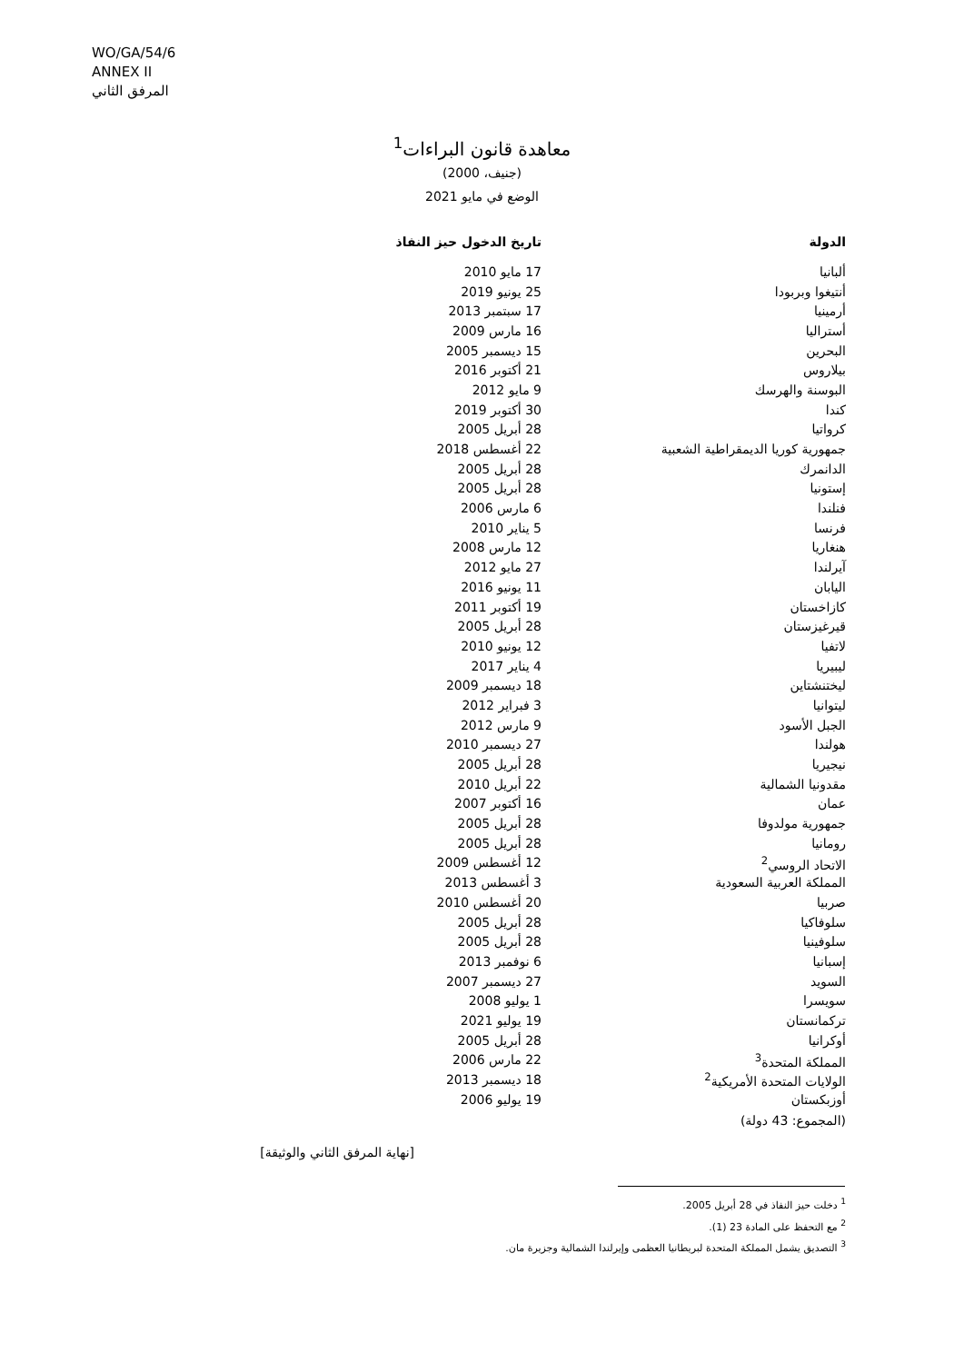WO/GA/54/6
ANNEX II
المرفق الثاني
معاهدة قانون البراءات<sup>1</sup>
(جنيف، 2000)
الوضع في مايو 2021
| الدولة | تاريخ الدخول حيز النفاذ |
| --- | --- |
| ألبانيا | 17 مايو 2010 |
| أنتيغوا وبربودا | 25 يونيو 2019 |
| أرمينيا | 17 سبتمبر 2013 |
| أستراليا | 16 مارس 2009 |
| البحرين | 15 ديسمبر 2005 |
| بيلاروس | 21 أكتوبر 2016 |
| البوسنة والهرسك | 9 مايو 2012 |
| كندا | 30 أكتوبر 2019 |
| كرواتيا | 28 أبريل 2005 |
| جمهورية كوريا الديمقراطية الشعبية | 22 أغسطس 2018 |
| الدانمرك | 28 أبريل 2005 |
| إستونيا | 28 أبريل 2005 |
| فنلندا | 6 مارس 2006 |
| فرنسا | 5 يناير 2010 |
| هنغاريا | 12 مارس 2008 |
| آيرلندا | 27 مايو 2012 |
| اليابان | 11 يونيو 2016 |
| كازاخستان | 19 أكتوبر 2011 |
| قيرغيزستان | 28 أبريل 2005 |
| لاتفيا | 12 يونيو 2010 |
| ليبيريا | 4 يناير 2017 |
| ليختنشتاين | 18 ديسمبر 2009 |
| ليتوانيا | 3 فبراير 2012 |
| الجبل الأسود | 9 مارس 2012 |
| هولندا | 27 ديسمبر 2010 |
| نيجيريا | 28 أبريل 2005 |
| مقدونيا الشمالية | 22 أبريل 2010 |
| عمان | 16 أكتوبر 2007 |
| جمهورية مولدوفا | 28 أبريل 2005 |
| رومانيا | 28 أبريل 2005 |
| الاتحاد الروسي<sup>2</sup> | 12 أغسطس 2009 |
| المملكة العربية السعودية | 3 أغسطس 2013 |
| صربيا | 20 أغسطس 2010 |
| سلوفاكيا | 28 أبريل 2005 |
| سلوفينيا | 28 أبريل 2005 |
| إسبانيا | 6 نوفمبر 2013 |
| السويد | 27 ديسمبر 2007 |
| سويسرا | 1 يوليو 2008 |
| تركمانستان | 19 يوليو 2021 |
| أوكرانيا | 28 أبريل 2005 |
| المملكة المتحدة<sup>3</sup> | 22 مارس 2006 |
| الولايات المتحدة الأمريكية<sup>2</sup> | 18 ديسمبر 2013 |
| أوزبكستان | 19 يوليو 2006 |
(المجموع: 43 دولة)
[نهاية المرفق الثاني والوثيقة]
<sup>1</sup> دخلت حيز النفاذ في 28 أبريل 2005.
<sup>2</sup> مع التحفظ على المادة 23 (1).
<sup>3</sup> التصديق يشمل المملكة المتحدة لبريطانيا العظمى وإيرلندا الشمالية وجزيرة مان.